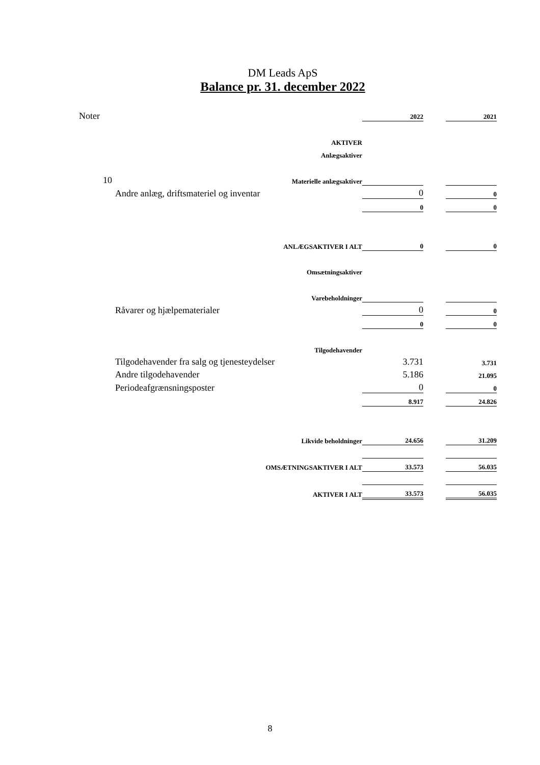DM Leads ApS
Balance pr. 31. december 2022
| Noter | | 2022 | | 2021 |
| | AKTIVER | | | |
| | Anlægsaktiver | | | |
| 10 | Materielle anlægsaktiver | | | |
| | Andre anlæg, driftsmateriel og inventar | 0 | | 0 |
| | | 0 | | 0 |
| | ANLÆGSAKTIVER I ALT | 0 | | 0 |
| | Omsætningsaktiver | | | |
| | Varebeholdninger | | | |
| | Råvarer og hjælpematerialer | 0 | | 0 |
| | | 0 | | 0 |
| | Tilgodehavender | | | |
| | Tilgodehavender fra salg og tjenesteydelser | 3.731 | | 3.731 |
| | Andre tilgodehavender | 5.186 | | 21.095 |
| | Periodeafgrænsningsposter | 0 | | 0 |
| | | 8.917 | | 24.826 |
| | Likvide beholdninger | 24.656 | | 31.209 |
| | OMSÆTNINGSAKTIVER I ALT | 33.573 | | 56.035 |
| | AKTIVER I ALT | 33.573 | | 56.035 |
8